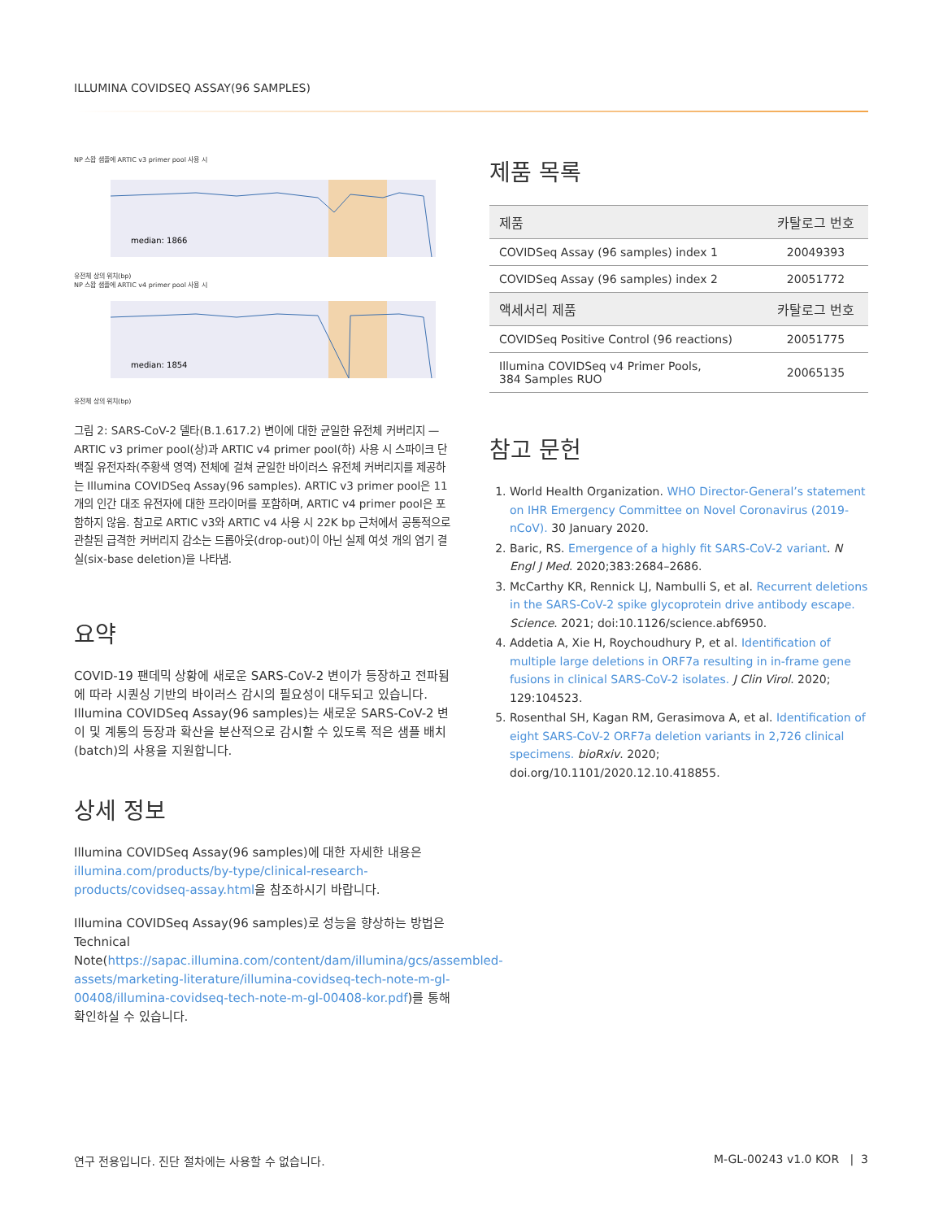ILLUMINA COVIDSEQ ASSAY(96 SAMPLES)
NP 스왑 샘플에 ARTIC v3 primer pool 사용 시
median: 1866
유전체 상의 위치(bp)
NP 스왑 샘플에 ARTIC v4 primer pool 사용 시
median: 1854
유전체 상의 위치(bp)
그림 2: SARS-CoV-2 델타(B.1.617.2) 변이에 대한 균일한 유전체 커버리지 — ARTIC v3 primer pool(상)과 ARTIC v4 primer pool(하) 사용 시 스파이크 단백질 유전자좌(주황색 영역) 전체에 걸쳐 균일한 바이러스 유전체 커버리지를 제공하는 Illumina COVIDSeq Assay(96 samples). ARTIC v3 primer pool은 11개의 인간 대조 유전자에 대한 프라이머를 포함하며, ARTIC v4 primer pool은 포함하지 않음. 참고로 ARTIC v3와 ARTIC v4 사용 시 22K bp 근처에서 공통적으로 관찰된 급격한 커버리지 감소는 드롭아웃(drop-out)이 아닌 실제 여섯 개의 염기 결실(six-base deletion)을 나타냄.
요약
COVID-19 팬데믹 상황에 새로운 SARS-CoV-2 변이가 등장하고 전파됨에 따라 시퀀싱 기반의 바이러스 감시의 필요성이 대두되고 있습니다. Illumina COVIDSeq Assay(96 samples)는 새로운 SARS-CoV-2 변이 및 계통의 등장과 확산을 분산적으로 감시할 수 있도록 적은 샘플 배치(batch)의 사용을 지원합니다.
상세 정보
Illumina COVIDSeq Assay(96 samples)에 대한 자세한 내용은 illumina.com/products/by-type/clinical-research-products/covidseq-assay.html을 참조하시기 바랍니다.
Illumina COVIDSeq Assay(96 samples)로 성능을 향상하는 방법은 Technical Note(https://sapac.illumina.com/content/dam/illumina/gcs/assembled-assets/marketing-literature/illumina-covidseq-tech-note-m-gl-00408/illumina-covidseq-tech-note-m-gl-00408-kor.pdf)를 통해 확인하실 수 있습니다.
제품 목록
| 제품 | 카탈로그 번호 |
| --- | --- |
| COVIDSeq Assay (96 samples) index 1 | 20049393 |
| COVIDSeq Assay (96 samples) index 2 | 20051772 |
| 액세서리 제품 | 카탈로그 번호 |
| COVIDSeq Positive Control (96 reactions) | 20051775 |
| Illumina COVIDSeq v4 Primer Pools, 384 Samples RUO | 20065135 |
참고 문헌
1. World Health Organization. WHO Director-General’s statement on IHR Emergency Committee on Novel Coronavirus (2019-nCoV). 30 January 2020.
2. Baric, RS. Emergence of a highly fit SARS-CoV-2 variant. N Engl J Med. 2020;383:2684–2686.
3. McCarthy KR, Rennick LJ, Nambulli S, et al. Recurrent deletions in the SARS-CoV-2 spike glycoprotein drive antibody escape. Science. 2021; doi:10.1126/science.abf6950.
4. Addetia A, Xie H, Roychoudhury P, et al. Identification of multiple large deletions in ORF7a resulting in in-frame gene fusions in clinical SARS-CoV-2 isolates. J Clin Virol. 2020; 129:104523.
5. Rosenthal SH, Kagan RM, Gerasimova A, et al. Identification of eight SARS-CoV-2 ORF7a deletion variants in 2,726 clinical specimens. bioRxiv. 2020; doi.org/10.1101/2020.12.10.418855.
연구 전용입니다. 진단 절차에는 사용할 수 없습니다.
M-GL-00243 v1.0 KOR | 3